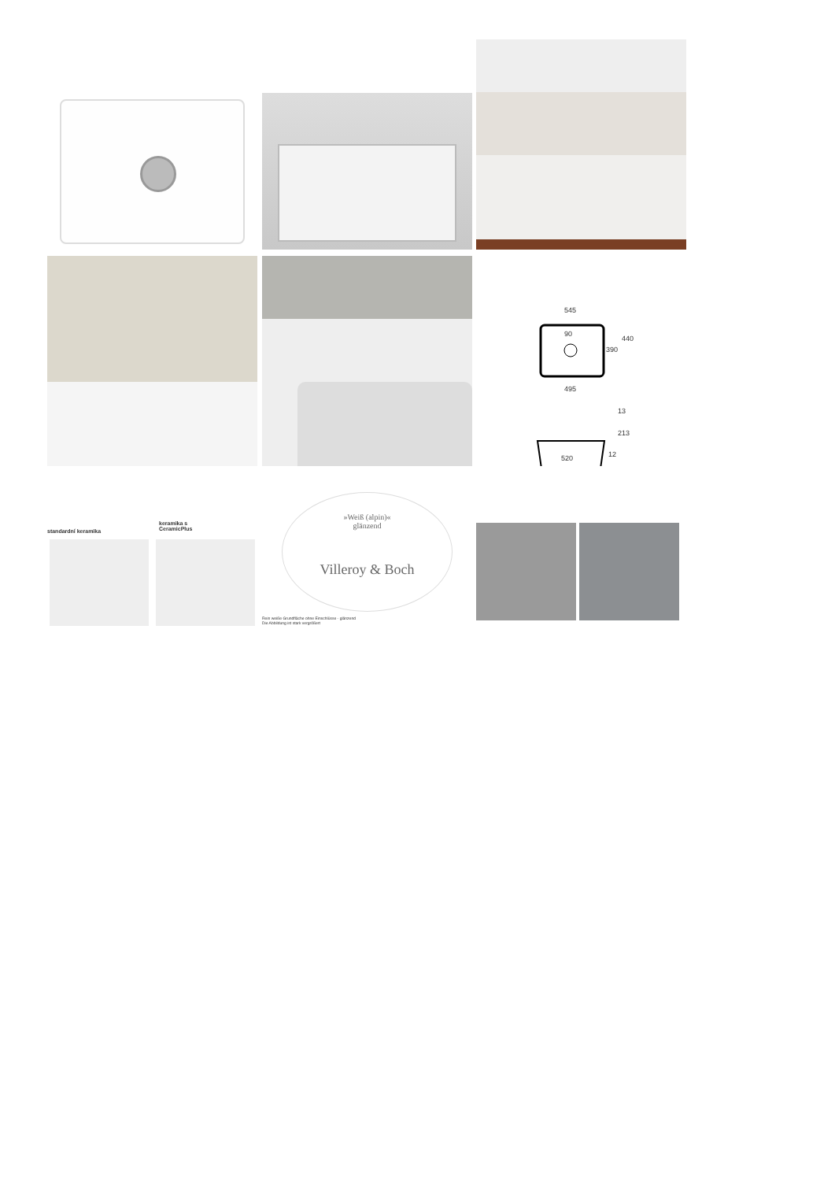545
90
440
390
495
13
213
12
520
standardní keramika
keramika s
CeramicPlus
»Weiß (alpin)«
glänzend
Villeroy & Boch
Rein weiße Grundfläche ohne Einschlüsse - glänzend
Die Abbildung ist stark vergrößert